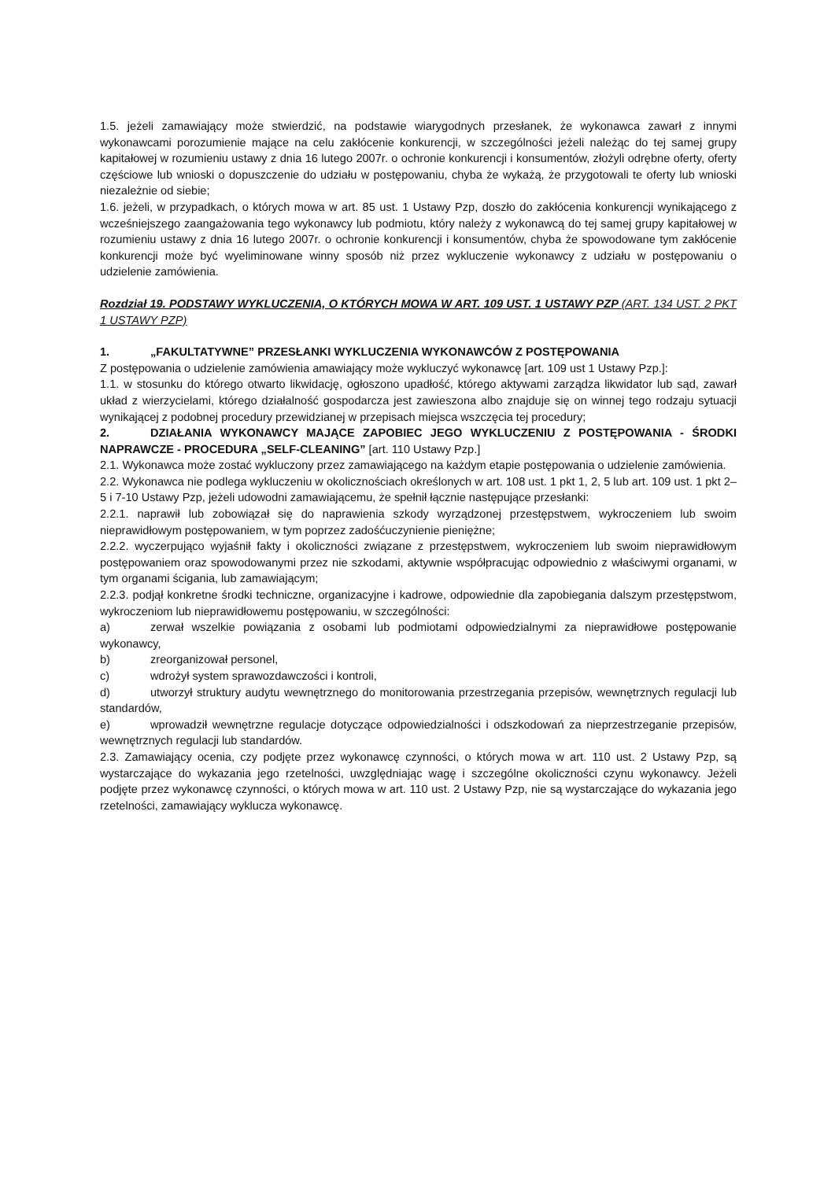1.5. jeżeli zamawiający może stwierdzić, na podstawie wiarygodnych przesłanek, że wykonawca zawarł z innymi wykonawcami porozumienie mające na celu zakłócenie konkurencji, w szczególności jeżeli należąc do tej samej grupy kapitałowej w rozumieniu ustawy z dnia 16 lutego 2007r. o ochronie konkurencji i konsumentów, złożyli odrębne oferty, oferty częściowe lub wnioski o dopuszczenie do udziału w postępowaniu, chyba że wykażą, że przygotowali te oferty lub wnioski niezależnie od siebie;
1.6. jeżeli, w przypadkach, o których mowa w art. 85 ust. 1 Ustawy Pzp, doszło do zakłócenia konkurencji wynikającego z wcześniejszego zaangażowania tego wykonawcy lub podmiotu, który należy z wykonawcą do tej samej grupy kapitałowej w rozumieniu ustawy z dnia 16 lutego 2007r. o ochronie konkurencji i konsumentów, chyba że spowodowane tym zakłócenie konkurencji może być wyeliminowane winny sposób niż przez wykluczenie wykonawcy z udziału w postępowaniu o udzielenie zamówienia.
Rozdział 19. PODSTAWY WYKLUCZENIA, O KTÓRYCH MOWA W ART. 109 UST. 1 USTAWY PZP (ART. 134 UST. 2 PKT 1 USTAWY PZP)
1. „FAKULTATYWNE” PRZESŁANKI WYKLUCZENIA WYKONAWCÓW Z POSTĘPOWANIA
Z postępowania o udzielenie zamówienia amawiający może wykluczyć wykonawcę [art. 109 ust 1 Ustawy Pzp.]:
1.1. w stosunku do którego otwarto likwidację, ogłoszono upadłość, którego aktywami zarządza likwidator lub sąd, zawarł układ z wierzycielami, którego działalność gospodarcza jest zawieszona albo znajduje się on winnej tego rodzaju sytuacji wynikającej z podobnej procedury przewidzianej w przepisach miejsca wszczęcia tej procedury;
2. DZIAŁANIA WYKONAWCY MAJĄCE ZAPOBIEC JEGO WYKLUCZENIU Z POSTĘPOWANIA - ŚRODKI NAPRAWCZE - PROCEDURA „SELF-CLEANING” [art. 110 Ustawy Pzp.]
2.1. Wykonawca może zostać wykluczony przez zamawiającego na każdym etapie postępowania o udzielenie zamówienia.
2.2. Wykonawca nie podlega wykluczeniu w okolicznościach określonych w art. 108 ust. 1 pkt 1, 2, 5 lub art. 109 ust. 1 pkt 2–5 i 7-10 Ustawy Pzp, jeżeli udowodni zamawiającemu, że spełnił łącznie następujące przesłanki:
2.2.1. naprawił lub zobowiązał się do naprawienia szkody wyrządzonej przestępstwem, wykroczeniem lub swoim nieprawidłowym postępowaniem, w tym poprzez zadośćuczynienie pieniężne;
2.2.2. wyczerpująco wyjaśnił fakty i okoliczności związane z przestępstwem, wykroczeniem lub swoim nieprawidłowym postępowaniem oraz spowodowanymi przez nie szkodami, aktywnie współpracując odpowiednio z właściwymi organami, w tym organami ścigania, lub zamawiającym;
2.2.3. podjął konkretne środki techniczne, organizacyjne i kadrowe, odpowiednie dla zapobiegania dalszym przestępstwom, wykroczeniom lub nieprawidłowemu postępowaniu, w szczególności:
a) zerwał wszelkie powiązania z osobami lub podmiotami odpowiedzialnymi za nieprawidłowe postępowanie wykonawcy,
b) zreorganizował personel,
c) wdrożył system sprawozdawczości i kontroli,
d) utworzył struktury audytu wewnętrznego do monitorowania przestrzegania przepisów, wewnętrznych regulacji lub standardów,
e) wprowadził wewnętrzne regulacje dotyczące odpowiedzialności i odszkodowań za nieprzestrzeganie przepisów, wewnętrznych regulacji lub standardów.
2.3. Zamawiający ocenia, czy podjęte przez wykonawcę czynności, o których mowa w art. 110 ust. 2 Ustawy Pzp, są wystarczające do wykazania jego rzetelności, uwzględniając wagę i szczególne okoliczności czynu wykonawcy. Jeżeli podjęte przez wykonawcę czynności, o których mowa w art. 110 ust. 2 Ustawy Pzp, nie są wystarczające do wykazania jego rzetelności, zamawiający wyklucza wykonawcę.